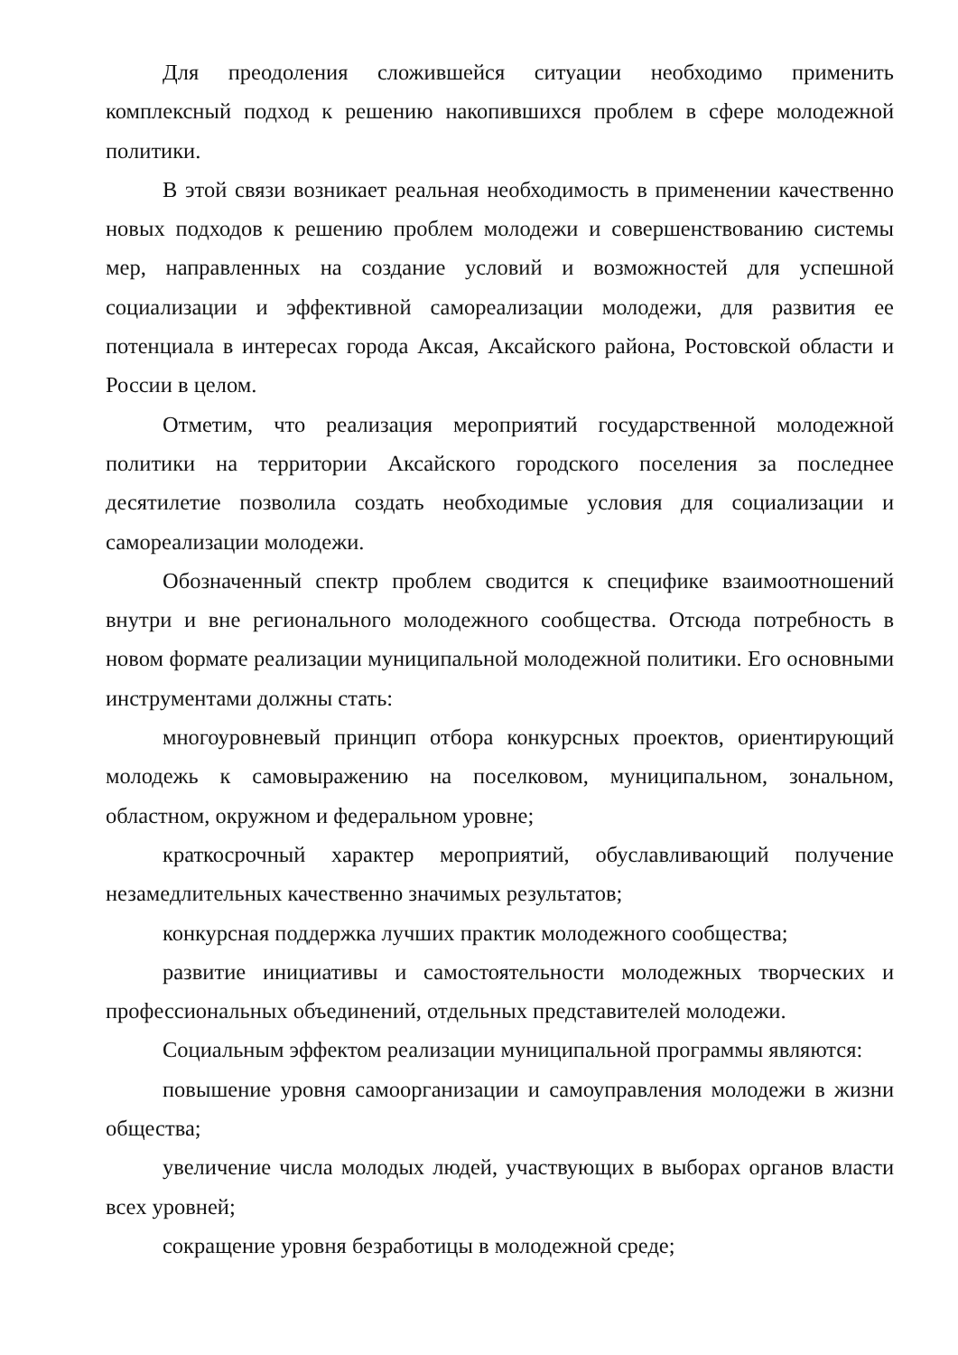Для преодоления сложившейся ситуации необходимо применить комплексный подход к решению накопившихся проблем в сфере молодежной политики.
В этой связи возникает реальная необходимость в применении качественно новых подходов к решению проблем молодежи и совершенствованию системы мер, направленных на создание условий и возможностей для успешной социализации и эффективной самореализации молодежи, для развития ее потенциала в интересах города Аксая, Аксайского района, Ростовской области и России в целом.
Отметим, что реализация мероприятий государственной молодежной политики на территории Аксайского городского поселения за последнее десятилетие позволила создать необходимые условия для социализации и самореализации молодежи.
Обозначенный спектр проблем сводится к специфике взаимоотношений внутри и вне регионального молодежного сообщества. Отсюда потребность в новом формате реализации муниципальной молодежной политики. Его основными инструментами должны стать:
многоуровневый принцип отбора конкурсных проектов, ориентирующий молодежь к самовыражению на поселковом, муниципальном, зональном, областном, окружном и федеральном уровне;
краткосрочный характер мероприятий, обуславливающий получение незамедлительных качественно значимых результатов;
конкурсная поддержка лучших практик молодежного сообщества;
развитие инициативы и самостоятельности молодежных творческих и профессиональных объединений, отдельных представителей молодежи.
Социальным эффектом реализации муниципальной программы являются:
повышение уровня самоорганизации и самоуправления молодежи в жизни общества;
увеличение числа молодых людей, участвующих в выборах органов власти всех уровней;
сокращение уровня безработицы в молодежной среде;